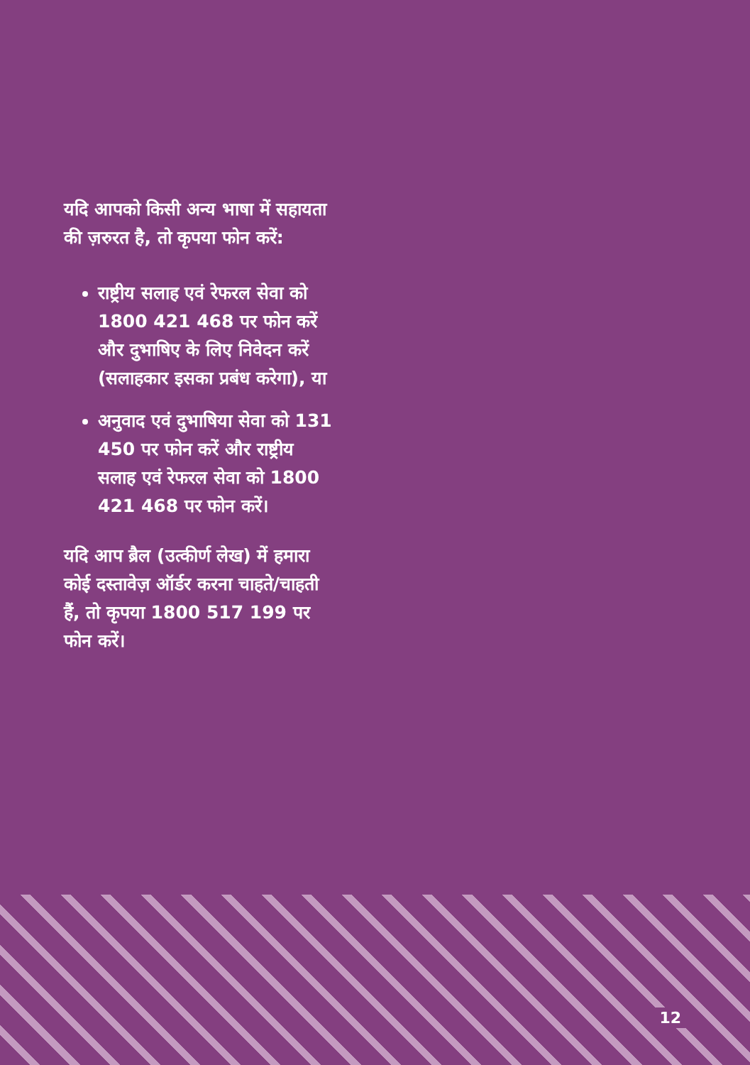यदि आपको किसी अन्य भाषा में सहायता की ज़रुरत है, तो कृपया फोन करें:
राष्ट्रीय सलाह एवं रेफरल सेवा को 1800 421 468 पर फोन करें और दुभाषिए के लिए निवेदन करें (सलाहकार इसका प्रबंध करेगा), या
अनुवाद एवं दुभाषिया सेवा को 131 450 पर फोन करें और राष्ट्रीय सलाह एवं रेफरल सेवा को 1800 421 468 पर फोन करें।
यदि आप ब्रैल (उत्कीर्ण लेख) में हमारा कोई दस्तावेज़ ऑर्डर करना चाहते/चाहती हैं, तो कृपया 1800 517 199 पर फोन करें।
12